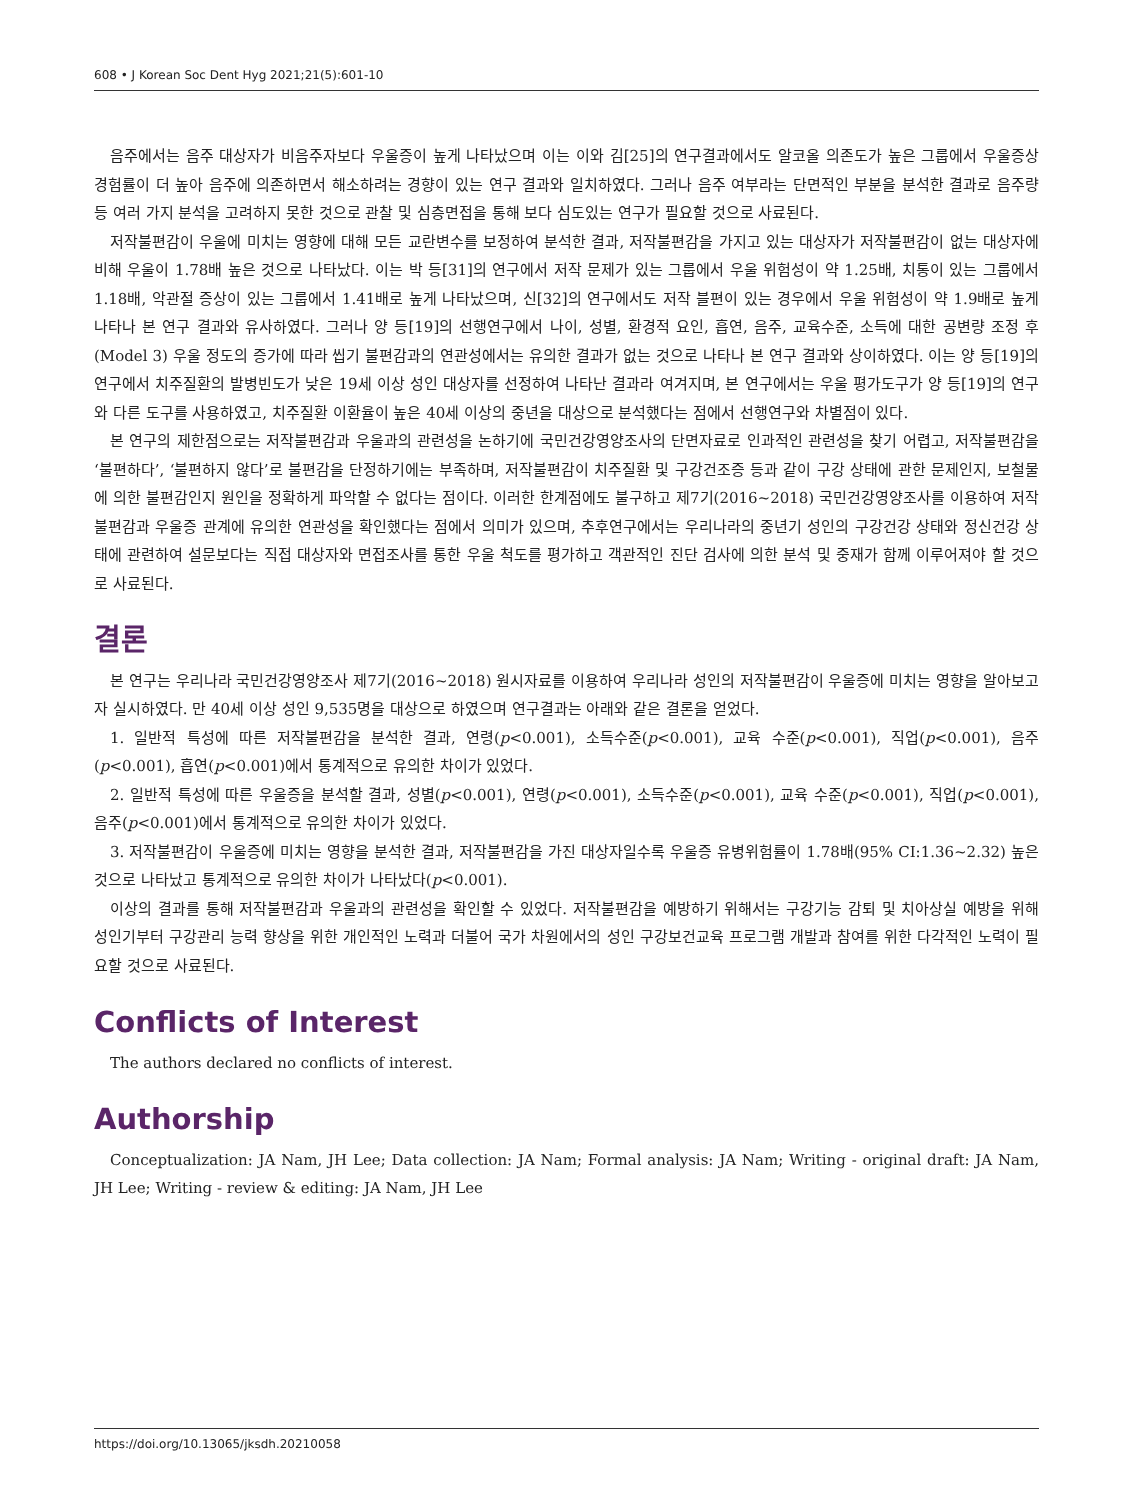608 • J Korean Soc Dent Hyg 2021;21(5):601-10
음주에서는 음주 대상자가 비음주자보다 우울증이 높게 나타났으며 이는 이와 김[25]의 연구결과에서도 알코올 의존도가 높은 그룹에서 우울증상 경험률이 더 높아 음주에 의존하면서 해소하려는 경향이 있는 연구 결과와 일치하였다. 그러나 음주 여부라는 단면적인 부분을 분석한 결과로 음주량 등 여러 가지 분석을 고려하지 못한 것으로 관찰 및 심층면접을 통해 보다 심도있는 연구가 필요할 것으로 사료된다.
저작불편감이 우울에 미치는 영향에 대해 모든 교란변수를 보정하여 분석한 결과, 저작불편감을 가지고 있는 대상자가 저작불편감이 없는 대상자에 비해 우울이 1.78배 높은 것으로 나타났다. 이는 박 등[31]의 연구에서 저작 문제가 있는 그룹에서 우울 위험성이 약 1.25배, 치통이 있는 그룹에서 1.18배, 악관절 증상이 있는 그룹에서 1.41배로 높게 나타났으며, 신[32]의 연구에서도 저작 블편이 있는 경우에서 우울 위험성이 약 1.9배로 높게 나타나 본 연구 결과와 유사하였다. 그러나 양 등[19]의 선행연구에서 나이, 성별, 환경적 요인, 흡연, 음주, 교육수준, 소득에 대한 공변량 조정 후(Model 3) 우울 정도의 증가에 따라 씹기 불편감과의 연관성에서는 유의한 결과가 없는 것으로 나타나 본 연구 결과와 상이하였다. 이는 양 등[19]의 연구에서 치주질환의 발병빈도가 낮은 19세 이상 성인 대상자를 선정하여 나타난 결과라 여겨지며, 본 연구에서는 우울 평가도구가 양 등[19]의 연구와 다른 도구를 사용하였고, 치주질환 이환율이 높은 40세 이상의 중년을 대상으로 분석했다는 점에서 선행연구와 차별점이 있다.
본 연구의 제한점으로는 저작불편감과 우울과의 관련성을 논하기에 국민건강영양조사의 단면자료로 인과적인 관련성을 찾기 어렵고, 저작불편감을 ‘불편하다’, ‘불편하지 않다’로 불편감을 단정하기에는 부족하며, 저작불편감이 치주질환 및 구강건조증 등과 같이 구강 상태에 관한 문제인지, 보철물에 의한 불편감인지 원인을 정확하게 파악할 수 없다는 점이다. 이러한 한계점에도 불구하고 제7기(2016~2018) 국민건강영양조사를 이용하여 저작불편감과 우울증 관계에 유의한 연관성을 확인했다는 점에서 의미가 있으며, 추후연구에서는 우리나라의 중년기 성인의 구강건강 상태와 정신건강 상태에 관련하여 설문보다는 직접 대상자와 면접조사를 통한 우울 척도를 평가하고 객관적인 진단 검사에 의한 분석 및 중재가 함께 이루어져야 할 것으로 사료된다.
결론
본 연구는 우리나라 국민건강영양조사 제7기(2016~2018) 원시자료를 이용하여 우리나라 성인의 저작불편감이 우울증에 미치는 영향을 알아보고자 실시하였다. 만 40세 이상 성인 9,535명을 대상으로 하였으며 연구결과는 아래와 같은 결론을 얻었다.
1. 일반적 특성에 따른 저작불편감을 분석한 결과, 연령(p<0.001), 소득수준(p<0.001), 교육 수준(p<0.001), 직업(p<0.001), 음주(p<0.001), 흡연(p<0.001)에서 통계적으로 유의한 차이가 있었다.
2. 일반적 특성에 따른 우울증을 분석할 결과, 성별(p<0.001), 연령(p<0.001), 소득수준(p<0.001), 교육 수준(p<0.001), 직업(p<0.001), 음주(p<0.001)에서 통계적으로 유의한 차이가 있었다.
3. 저작불편감이 우울증에 미치는 영향을 분석한 결과, 저작불편감을 가진 대상자일수록 우울증 유병위험률이 1.78배(95% CI:1.36~2.32) 높은 것으로 나타났고 통계적으로 유의한 차이가 나타났다(p<0.001).
이상의 결과를 통해 저작불편감과 우울과의 관련성을 확인할 수 있었다. 저작불편감을 예방하기 위해서는 구강기능 감퇴 및 치아상실 예방을 위해 성인기부터 구강관리 능력 향상을 위한 개인적인 노력과 더불어 국가 차원에서의 성인 구강보건교육 프로그램 개발과 참여를 위한 다각적인 노력이 필요할 것으로 사료된다.
Conflicts of Interest
The authors declared no conflicts of interest.
Authorship
Conceptualization: JA Nam, JH Lee; Data collection: JA Nam; Formal analysis: JA Nam; Writing - original draft: JA Nam, JH Lee; Writing - review & editing: JA Nam, JH Lee
https://doi.org/10.13065/jksdh.20210058